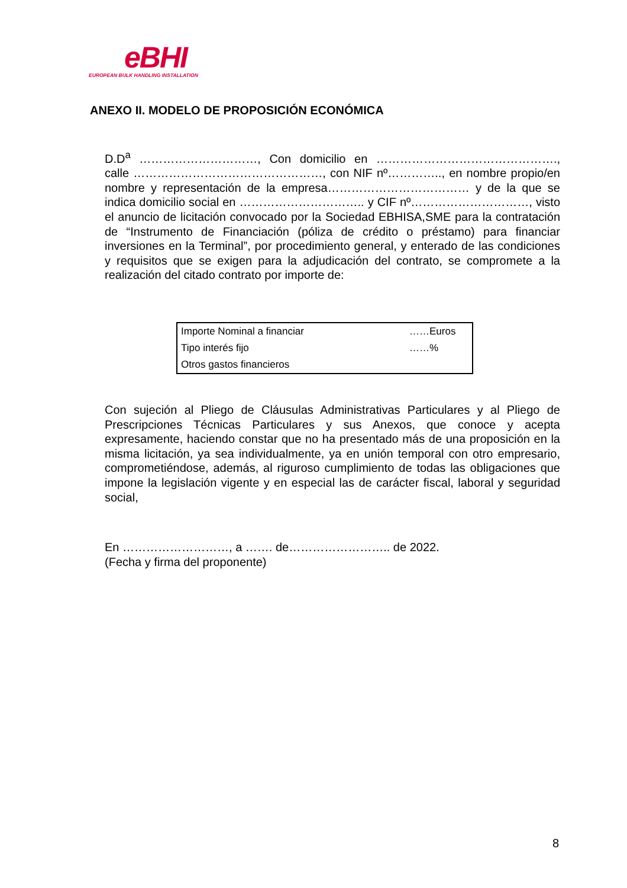eBHI
EUROPEAN BULK HANDLING INSTALLATION
ANEXO II. MODELO DE PROPOSICIÓN ECONÓMICA
D.D<sup>a</sup> …………………………, Con domicilio en ………………………………………., calle …………………………………………, con NIF nº………….., en nombre propio/en nombre y representación de la empresa……………………………… y de la que se indica domicilio social en ………………………….. y CIF nº…………………………, visto el anuncio de licitación convocado por la Sociedad EBHISA,SME para la contratación de “Instrumento de Financiación (póliza de crédito o préstamo) para financiar inversiones en la Terminal”, por procedimiento general, y enterado de las condiciones y requisitos que se exigen para la adjudicación del contrato, se compromete a la realización del citado contrato por importe de:
| Importe Nominal a financiar | ……Euros |
| Tipo interés fijo | ……% |
| Otros gastos financieros | |
Con sujeción al Pliego de Cláusulas Administrativas Particulares y al Pliego de Prescripciones Técnicas Particulares y sus Anexos, que conoce y acepta expresamente, haciendo constar que no ha presentado más de una proposición en la misma licitación, ya sea individualmente, ya en unión temporal con otro empresario, comprometiéndose, además, al riguroso cumplimiento de todas las obligaciones que impone la legislación vigente y en especial las de carácter fiscal, laboral y seguridad social,
En ………………………, a ……. de…………………….. de 2022.
(Fecha y firma del proponente)
8